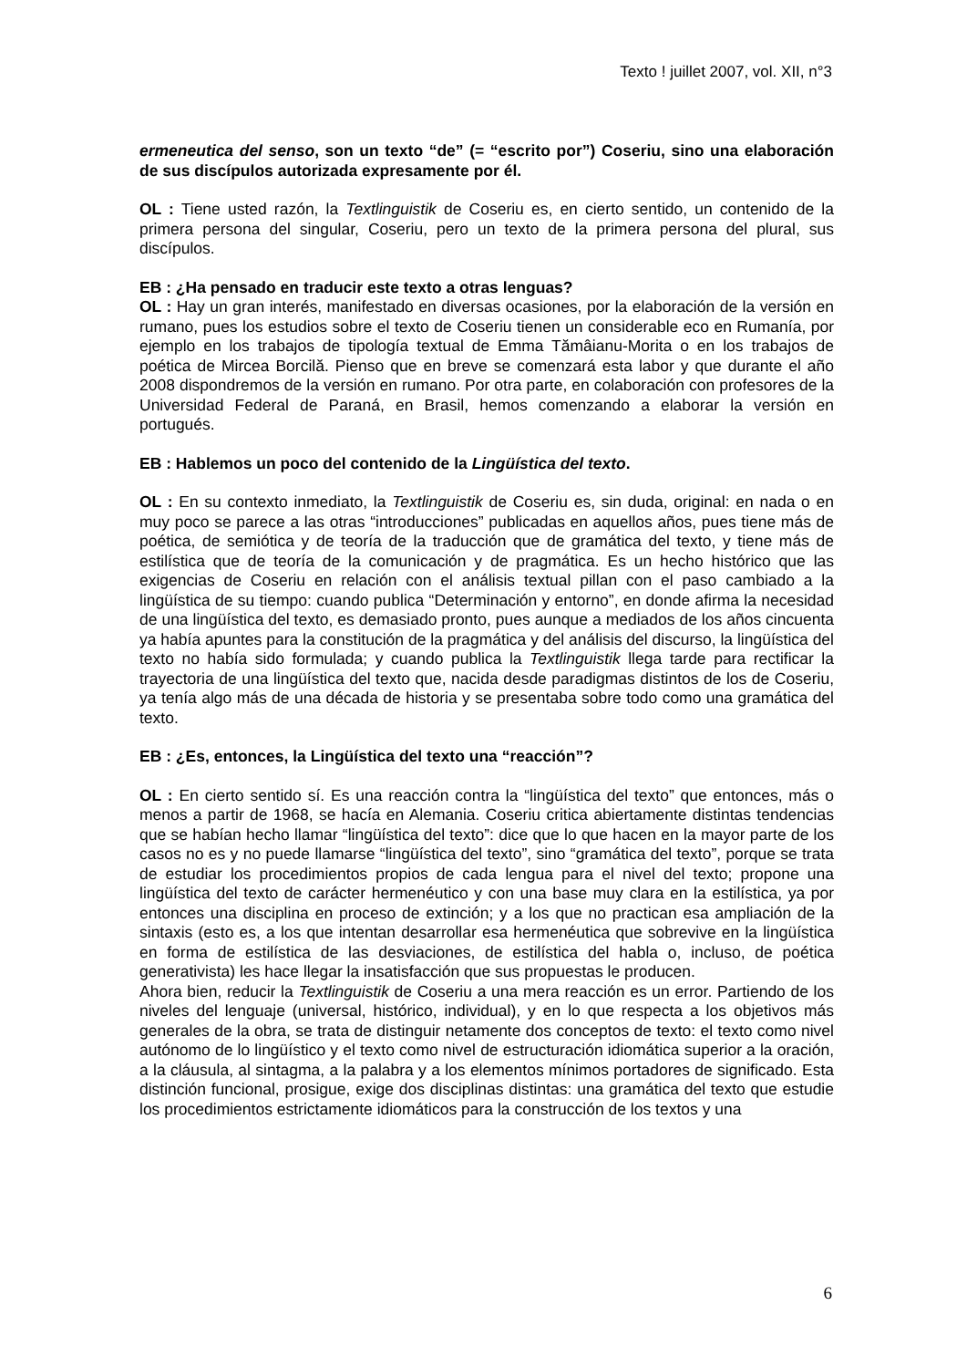Texto ! juillet 2007, vol. XII, n°3
ermeneutica del senso, son un texto “de” (= “escrito por”) Coseriu, sino una elaboración de sus discípulos autorizada expresamente por él.
OL : Tiene usted razón, la Textlinguistik de Coseriu es, en cierto sentido, un contenido de la primera persona del singular, Coseriu, pero un texto de la primera persona del plural, sus discípulos.
EB : ¿Ha pensado en traducir este texto a otras lenguas?
OL : Hay un gran interés, manifestado en diversas ocasiones, por la elaboración de la versión en rumano, pues los estudios sobre el texto de Coseriu tienen un considerable eco en Rumanía, por ejemplo en los trabajos de tipología textual de Emma Tămâianu-Morita o en los trabajos de poética de Mircea Borcilă. Pienso que en breve se comenzará esta labor y que durante el año 2008 dispondremos de la versión en rumano. Por otra parte, en colaboración con profesores de la Universidad Federal de Paraná, en Brasil, hemos comenzando a elaborar la versión en portugués.
EB : Hablemos un poco del contenido de la Lingüística del texto.
OL : En su contexto inmediato, la Textlinguistik de Coseriu es, sin duda, original: en nada o en muy poco se parece a las otras “introducciones” publicadas en aquellos años, pues tiene más de poética, de semiótica y de teoría de la traducción que de gramática del texto, y tiene más de estilística que de teoría de la comunicación y de pragmática. Es un hecho histórico que las exigencias de Coseriu en relación con el análisis textual pillan con el paso cambiado a la lingüística de su tiempo: cuando publica “Determinación y entorno”, en donde afirma la necesidad de una lingüística del texto, es demasiado pronto, pues aunque a mediados de los años cincuenta ya había apuntes para la constitución de la pragmática y del análisis del discurso, la lingüística del texto no había sido formulada; y cuando publica la Textlinguistik llega tarde para rectificar la trayectoria de una lingüística del texto que, nacida desde paradigmas distintos de los de Coseriu, ya tenía algo más de una década de historia y se presentaba sobre todo como una gramática del texto.
EB : ¿Es, entonces, la Lingüística del texto una “reacción”?
OL : En cierto sentido sí. Es una reacción contra la “lingüística del texto” que entonces, más o menos a partir de 1968, se hacía en Alemania. Coseriu critica abiertamente distintas tendencias que se habían hecho llamar “lingüística del texto”: dice que lo que hacen en la mayor parte de los casos no es y no puede llamarse “lingüística del texto”, sino “gramática del texto”, porque se trata de estudiar los procedimientos propios de cada lengua para el nivel del texto; propone una lingüística del texto de carácter hermenéutico y con una base muy clara en la estilística, ya por entonces una disciplina en proceso de extinción; y a los que no practican esa ampliación de la sintaxis (esto es, a los que intentan desarrollar esa hermenéutica que sobrevive en la lingüística en forma de estilística de las desviaciones, de estilística del habla o, incluso, de poética generativista) les hace llegar la insatisfacción que sus propuestas le producen.
Ahora bien, reducir la Textlinguistik de Coseriu a una mera reacción es un error. Partiendo de los niveles del lenguaje (universal, histórico, individual), y en lo que respecta a los objetivos más generales de la obra, se trata de distinguir netamente dos conceptos de texto: el texto como nivel autónomo de lo lingüístico y el texto como nivel de estructuración idiomática superior a la oración, a la cláusula, al sintagma, a la palabra y a los elementos mínimos portadores de significado. Esta distinción funcional, prosigue, exige dos disciplinas distintas: una gramática del texto que estudie los procedimientos estrictamente idiomáticos para la construcción de los textos y una
6